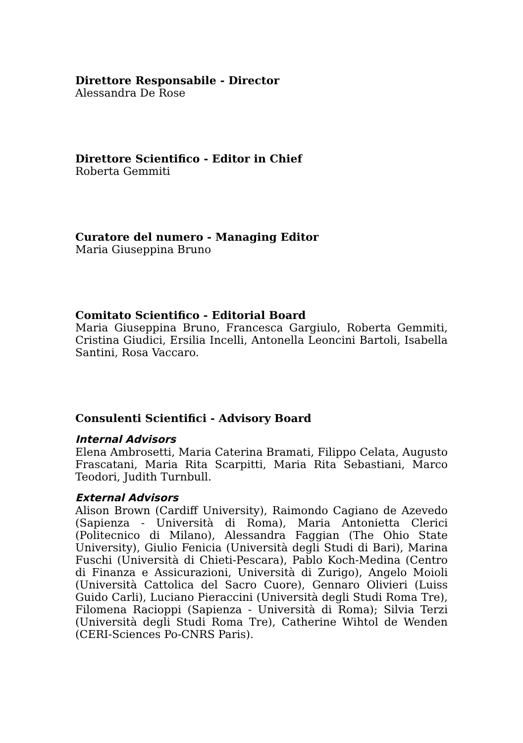Direttore Responsabile - Director
Alessandra De Rose
Direttore Scientifico - Editor in Chief
Roberta Gemmiti
Curatore del numero - Managing Editor
Maria Giuseppina Bruno
Comitato Scientifico - Editorial Board
Maria Giuseppina Bruno, Francesca Gargiulo, Roberta Gemmiti, Cristina Giudici, Ersilia Incelli, Antonella Leoncini Bartoli, Isabella Santini, Rosa Vaccaro.
Consulenti Scientifici - Advisory Board
Internal Advisors
Elena Ambrosetti, Maria Caterina Bramati, Filippo Celata, Augusto Frascatani, Maria Rita Scarpitti, Maria Rita Sebastiani, Marco Teodori, Judith Turnbull.
External Advisors
Alison Brown (Cardiff University), Raimondo Cagiano de Azevedo (Sapienza - Università di Roma), Maria Antonietta Clerici (Politecnico di Milano), Alessandra Faggian (The Ohio State University), Giulio Fenicia (Università degli Studi di Bari), Marina Fuschi (Università di Chieti-Pescara), Pablo Koch-Medina (Centro di Finanza e Assicurazioni, Università di Zurigo), Angelo Moioli (Università Cattolica del Sacro Cuore), Gennaro Olivieri (Luiss Guido Carli), Luciano Pieraccini (Università degli Studi Roma Tre), Filomena Racioppi (Sapienza - Università di Roma); Silvia Terzi (Università degli Studi Roma Tre), Catherine Wihtol de Wenden (CERI-Sciences Po-CNRS Paris).